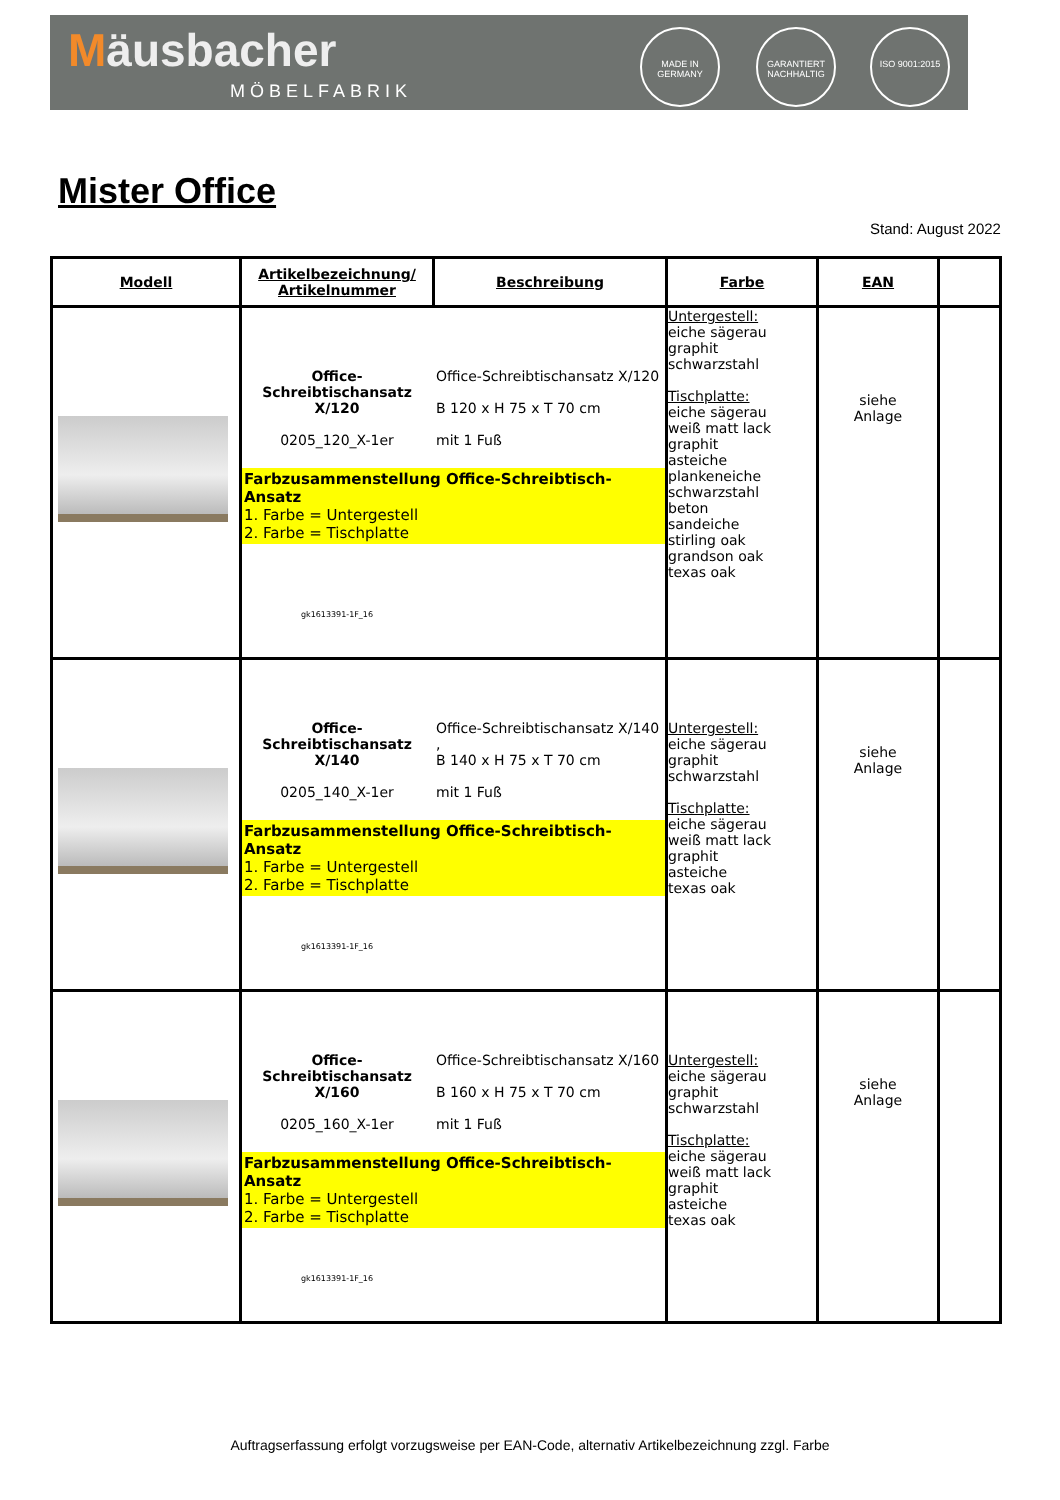Mäusbacher
MÖBELFABRIK
MADE IN GERMANY
GARANTIERT NACHHALTIG
ISO 9001:2015
Mister Office
Stand: August 2022
| Modell | Artikelbezeichnung/ Artikelnummer | Beschreibung | Farbe | EAN | |
| --- | --- | --- | --- | --- | --- |
| | Office-Schreibtischansatz X/120 0205_120_X-1er Office-Schreibtischansatz X/120 B 120 x H 75 x T 70 cm mit 1 Fuß Farbzusammenstellung Office-Schreibtisch-Ansatz 1. Farbe = Untergestell 2. Farbe = Tischplatte gk1613391-1F_16 | | Untergestell: eiche sägerau graphit schwarzstahl Tischplatte: eiche sägerau weiß matt lack graphit asteiche plankeneiche schwarzstahl beton sandeiche stirling oak grandson oak texas oak | siehe Anlage | |
| | Office-Schreibtischansatz X/140 0205_140_X-1er Office-Schreibtischansatz X/140 , B 140 x H 75 x T 70 cm mit 1 Fuß Farbzusammenstellung Office-Schreibtisch-Ansatz 1. Farbe = Untergestell 2. Farbe = Tischplatte gk1613391-1F_16 | | Untergestell: eiche sägerau graphit schwarzstahl Tischplatte: eiche sägerau weiß matt lack graphit asteiche texas oak | siehe Anlage | |
| | Office-Schreibtischansatz X/160 0205_160_X-1er Office-Schreibtischansatz X/160 B 160 x H 75 x T 70 cm mit 1 Fuß Farbzusammenstellung Office-Schreibtisch-Ansatz 1. Farbe = Untergestell 2. Farbe = Tischplatte gk1613391-1F_16 | | Untergestell: eiche sägerau graphit schwarzstahl Tischplatte: eiche sägerau weiß matt lack graphit asteiche texas oak | siehe Anlage | |
Auftragserfassung erfolgt vorzugsweise per EAN-Code, alternativ Artikelbezeichnung zzgl. Farbe